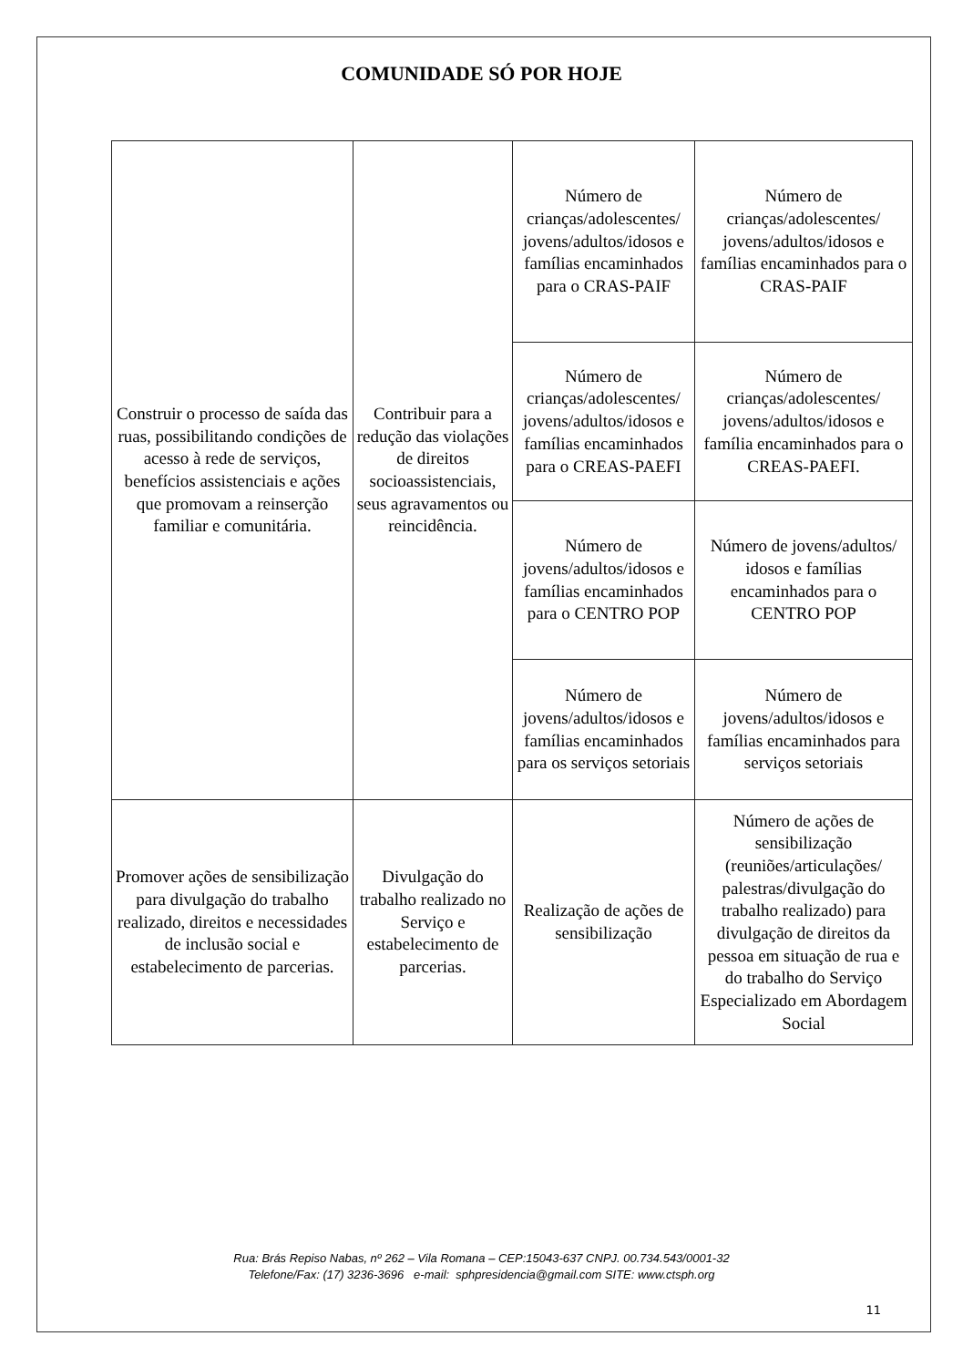COMUNIDADE SÓ POR HOJE
| Construir o processo de saída das ruas, possibilitando condições de acesso à rede de serviços, benefícios assistenciais e ações que promovam a reinserção familiar e comunitária. | Contribuir para a redução das violações de direitos socioassistenciais, seus agravamentos ou reincidência. | Número de crianças/adolescentes/ jovens/adultos/idosos e famílias encaminhados para o CRAS-PAIF | Número de crianças/adolescentes/ jovens/adultos/idosos e famílias encaminhados para o CRAS-PAIF |
| | | Número de crianças/adolescentes/ jovens/adultos/idosos e famílias encaminhados para o CREAS-PAEFI | Número de crianças/adolescentes/ jovens/adultos/idosos e família encaminhados para o CREAS-PAEFI. |
| | | Número de jovens/adultos/idosos e famílias encaminhados para o CENTRO POP | Número de jovens/adultos/ idosos e famílias encaminhados para o CENTRO POP |
| | | Número de jovens/adultos/idosos e famílias encaminhados para os serviços setoriais | Número de jovens/adultos/idosos e famílias encaminhados para serviços setoriais |
| Promover ações de sensibilização para divulgação do trabalho realizado, direitos e necessidades de inclusão social e estabelecimento de parcerias. | Divulgação do trabalho realizado no Serviço e estabelecimento de parcerias. | Realização de ações de sensibilização | Número de ações de sensibilização (reuniões/articulações/ palestras/divulgação do trabalho realizado) para divulgação de direitos da pessoa em situação de rua e do trabalho do Serviço Especializado em Abordagem Social |
Rua: Brás Repiso Nabas, nº 262 – Vila Romana – CEP:15043-637 CNPJ. 00.734.543/0001-32
Telefone/Fax: (17) 3236-3696 e-mail: sphpresidencia@gmail.com SITE: www.ctsph.org
11